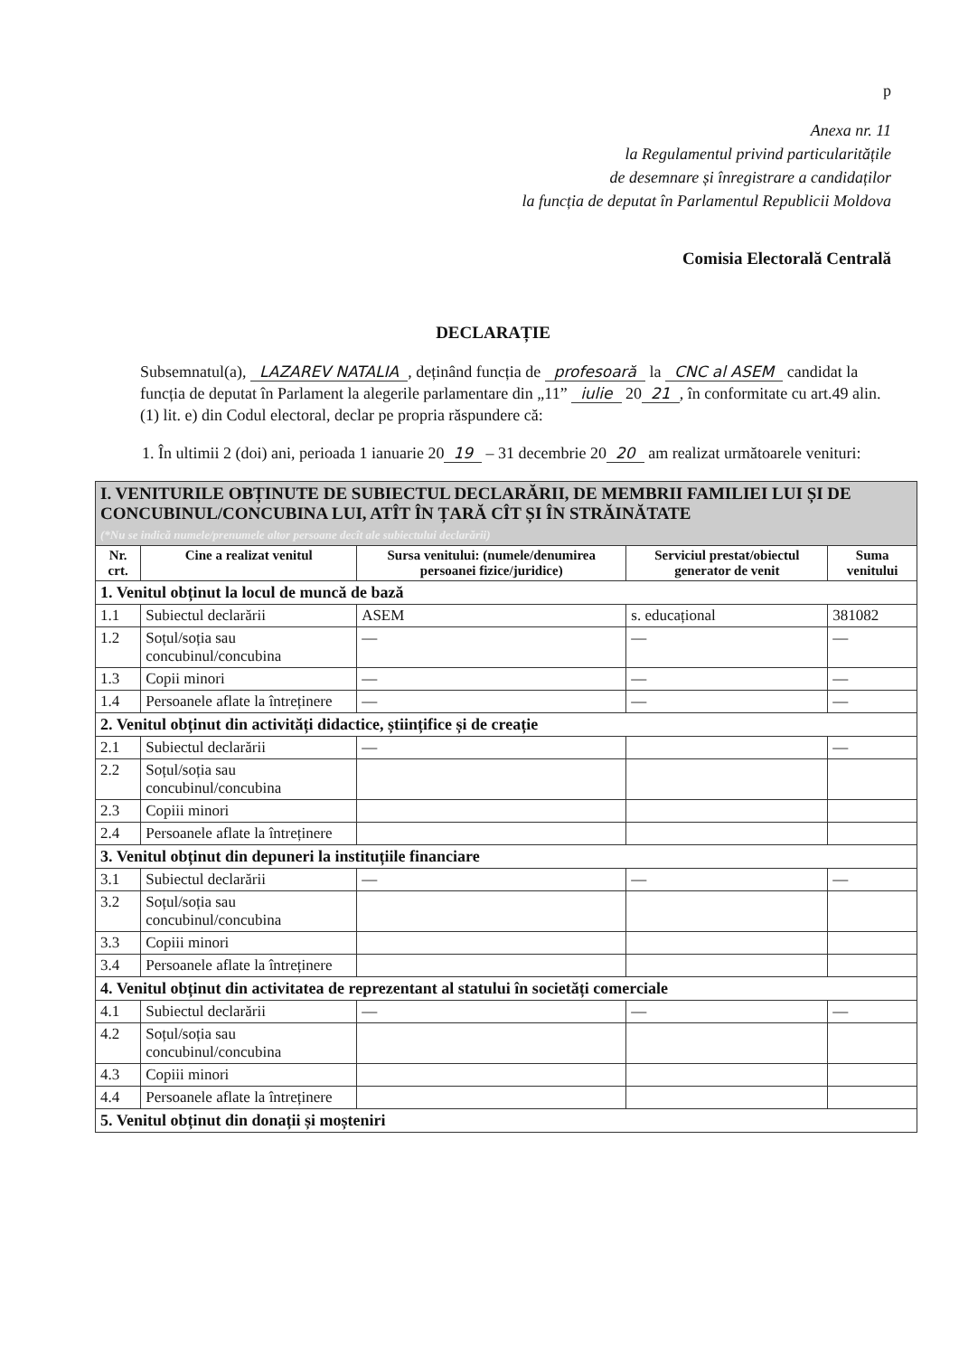p
Anexa nr. 11
la Regulamentul privind particularitățile
de desemnare și înregistrare a candidaților
la funcția de deputat în Parlamentul Republicii Moldova
Comisia Electorală Centrală
DECLARAȚIE
Subsemnatul(a), LAZAREV NATALIA, deținând funcția de profesoară la CNC al ASEM candidat la funcția de deputat în Parlament la alegerile parlamentare din „11” iulie 20 21, în conformitate cu art.49 alin. (1) lit. e) din Codul electoral, declar pe propria răspundere că:
1. În ultimii 2 (doi) ani, perioada 1 ianuarie 20 19 – 31 decembrie 20 20 am realizat următoarele venituri:
| I. VENITURILE OBȚINUTE DE SUBIECTUL DECLARĂRII, DE MEMBRII FAMILIEI LUI ȘI DE CONCUBINUL/CONCUBINA LUI, ATÎT ÎN ȚARĂ CÎT ȘI ÎN STRĂINĂTATE (*Nu se indică numele/prenumele altor persoane decît ale subiectului declarării) | | | | |
| Nr. crt. | Cine a realizat venitul | Sursa venitului: (numele/denumirea persoanei fizice/juridice) | Serviciul prestat/obiectul generator de venit | Suma venitului |
| 1. Venitul obținut la locul de muncă de bază | | | | |
| 1.1 | Subiectul declarării | ASEM | s. educațional | 381082 |
| 1.2 | Soțul/soția sau concubinul/concubina | — | — | — |
| 1.3 | Copii minori | — | — | — |
| 1.4 | Persoanele aflate la întreținere | — | — | — |
| 2. Venitul obținut din activități didactice, științifice și de creație | | | | |
| 2.1 | Subiectul declarării | — | | — |
| 2.2 | Soțul/soția sau concubinul/concubina | | | |
| 2.3 | Copiii minori | | | |
| 2.4 | Persoanele aflate la întreținere | | | |
| 3. Venitul obținut din depuneri la instituțiile financiare | | | | |
| 3.1 | Subiectul declarării | — | — | — |
| 3.2 | Soțul/soția sau concubinul/concubina | | | |
| 3.3 | Copiii minori | | | |
| 3.4 | Persoanele aflate la întreținere | | | |
| 4. Venitul obținut din activitatea de reprezentant al statului în societăți comerciale | | | | |
| 4.1 | Subiectul declarării | — | — | — |
| 4.2 | Soțul/soția sau concubinul/concubina | | | |
| 4.3 | Copiii minori | | | |
| 4.4 | Persoanele aflate la întreținere | | | |
| 5. Venitul obținut din donații și moșteniri | | | | |